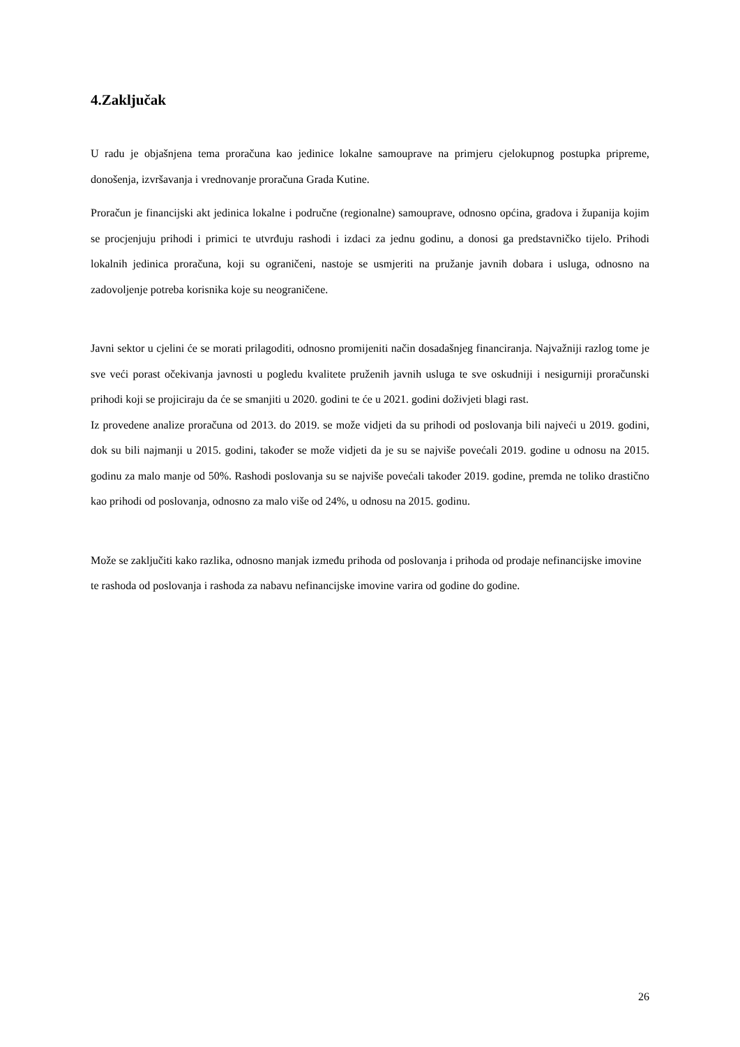4.Zaključak
U radu je objašnjena tema proračuna kao jedinice lokalne samouprave na primjeru cjelokupnog postupka pripreme, donošenja, izvršavanja i vrednovanje proračuna Grada Kutine.
Proračun je financijski akt jedinica lokalne i područne (regionalne) samouprave, odnosno općina, gradova i županija kojim se procjenjuju prihodi i primici te utvrđuju rashodi i izdaci za jednu godinu, a donosi ga predstavničko tijelo. Prihodi lokalnih jedinica proračuna, koji su ograničeni, nastoje se usmjeriti na pružanje javnih dobara i usluga, odnosno na zadovoljenje potreba korisnika koje su neograničene.
Javni sektor u cjelini će se morati prilagoditi, odnosno promijeniti način dosadašnjeg financiranja. Najvažniji razlog tome je sve veći porast očekivanja javnosti u pogledu kvalitete pruženih javnih usluga te sve oskudniji i nesigurniji proračunski prihodi koji se projiciraju da će se smanjiti u 2020. godini te će u 2021. godini doživjeti blagi rast.
Iz provedene analize proračuna od 2013. do 2019. se može vidjeti da su prihodi od poslovanja bili najveći u 2019. godini, dok su bili najmanji u 2015. godini, također se može vidjeti da je su se najviše povećali 2019. godine u odnosu na 2015. godinu za malo manje od 50%. Rashodi poslovanja su se najviše povećali također 2019. godine, premda ne toliko drastično kao prihodi od poslovanja, odnosno za malo više od 24%, u odnosu na 2015. godinu.
Može se zaključiti kako razlika, odnosno manjak između prihoda od poslovanja i prihoda od prodaje nefinancijske imovine te rashoda od poslovanja i rashoda za nabavu nefinancijske imovine varira od godine do godine.
26